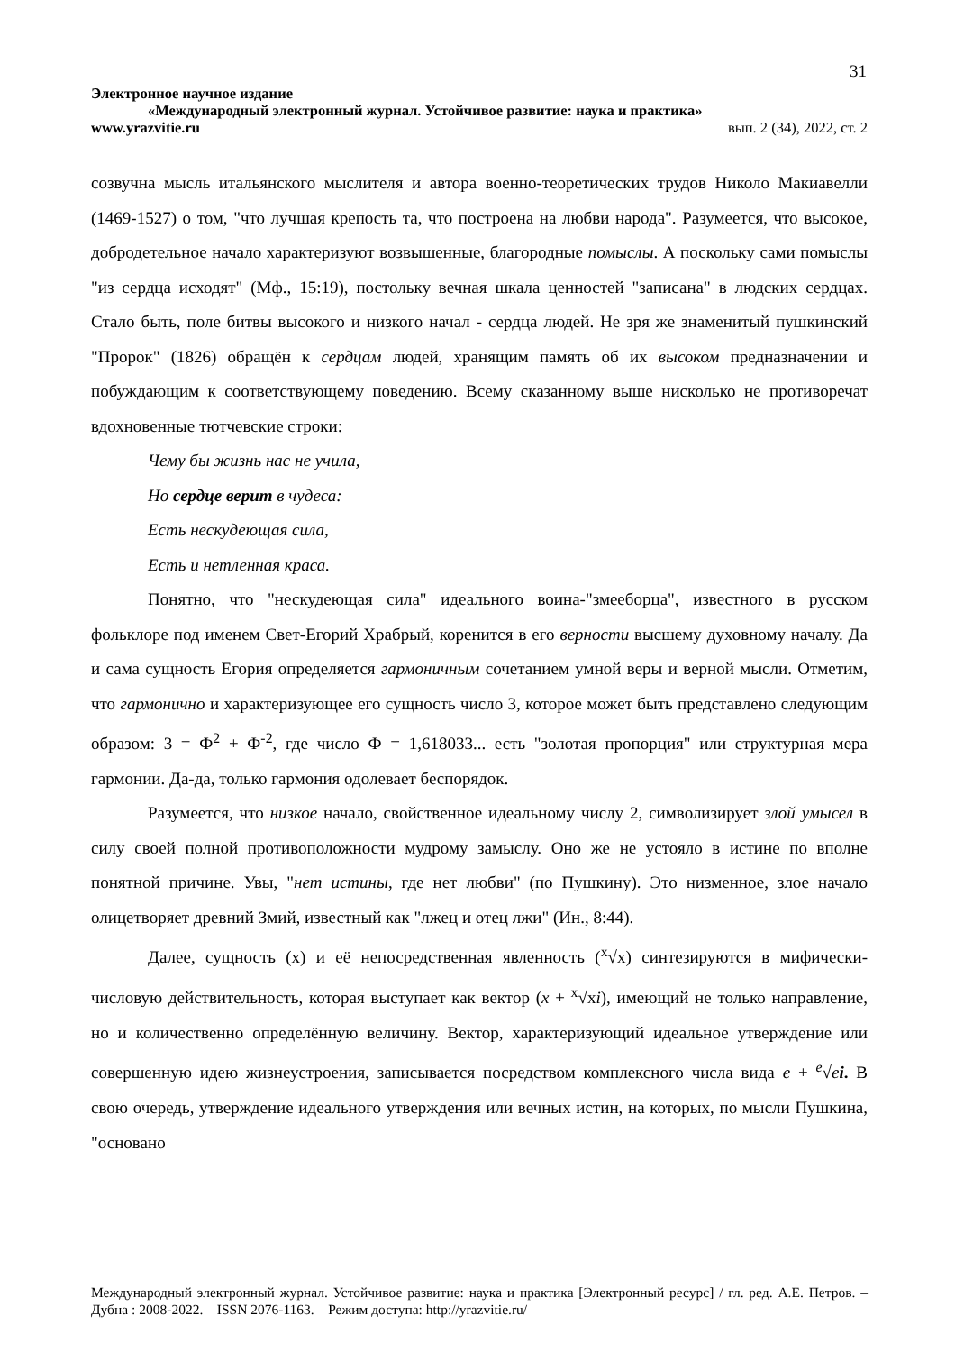31
Электронное научное издание
«Международный электронный журнал. Устойчивое развитие: наука и практика»
www.yrazvitie.ru вып. 2 (34), 2022, ст. 2
созвучна мысль итальянского мыслителя и автора военно-теоретических трудов Николо Макиавелли (1469-1527) о том, "что лучшая крепость та, что построена на любви народа". Разумеется, что высокое, добродетельное начало характеризуют возвышенные, благородные помыслы. А поскольку сами помыслы "из сердца исходят" (Мф., 15:19), постольку вечная шкала ценностей "записана" в людских сердцах. Стало быть, поле битвы высокого и низкого начал - сердца людей. Не зря же знаменитый пушкинский "Пророк" (1826) обращён к сердцам людей, хранящим память об их высоком предназначении и побуждающим к соответствующему поведению. Всему сказанному выше нисколько не противоречат вдохновенные тютчевские строки:
Чему бы жизнь нас не учила,
Но сердце верит в чудеса:
Есть нескудеющая сила,
Есть и нетленная краса.
Понятно, что "нескудеющая сила" идеального воина-"змееборца", известного в русском фольклоре под именем Свет-Егорий Храбрый, коренится в его верности высшему духовному началу. Да и сама сущность Егория определяется гармоничным сочетанием умной веры и верной мысли. Отметим, что гармонично и характеризующее его сущность число 3, которое может быть представлено следующим образом: 3 = Ф<sup>2</sup> + Ф<sup>-2</sup>, где число Ф = 1,618033... есть "золотая пропорция" или структурная мера гармонии. Да-да, только гармония одолевает беспорядок.
Разумеется, что низкое начало, свойственное идеальному числу 2, символизирует злой умысел в силу своей полной противоположности мудрому замыслу. Оно же не устояло в истине по вполне понятной причине. Увы, "нет истины, где нет любви" (по Пушкину). Это низменное, злое начало олицетворяет древний Змий, известный как "лжец и отец лжи" (Ин., 8:44).
Далее, сущность (x) и её непосредственная явленность (<sup>x</sup>√x) синтезируются в мифически-числовую действительность, которая выступает как вектор (x + <sup>x</sup>√xi), имеющий не только направление, но и количественно определённую величину. Вектор, характеризующий идеальное утверждение или совершенную идею жизнеустроения, записывается посредством комплексного числа вида e + <sup>e</sup>√ei. В свою очередь, утверждение идеального утверждения или вечных истин, на которых, по мысли Пушкина, "основано
Международный электронный журнал. Устойчивое развитие: наука и практика [Электронный ресурс] / гл. ред. А.Е. Петров. – Дубна : 2008-2022. – ISSN 2076-1163. – Режим доступа: http://yrazvitie.ru/